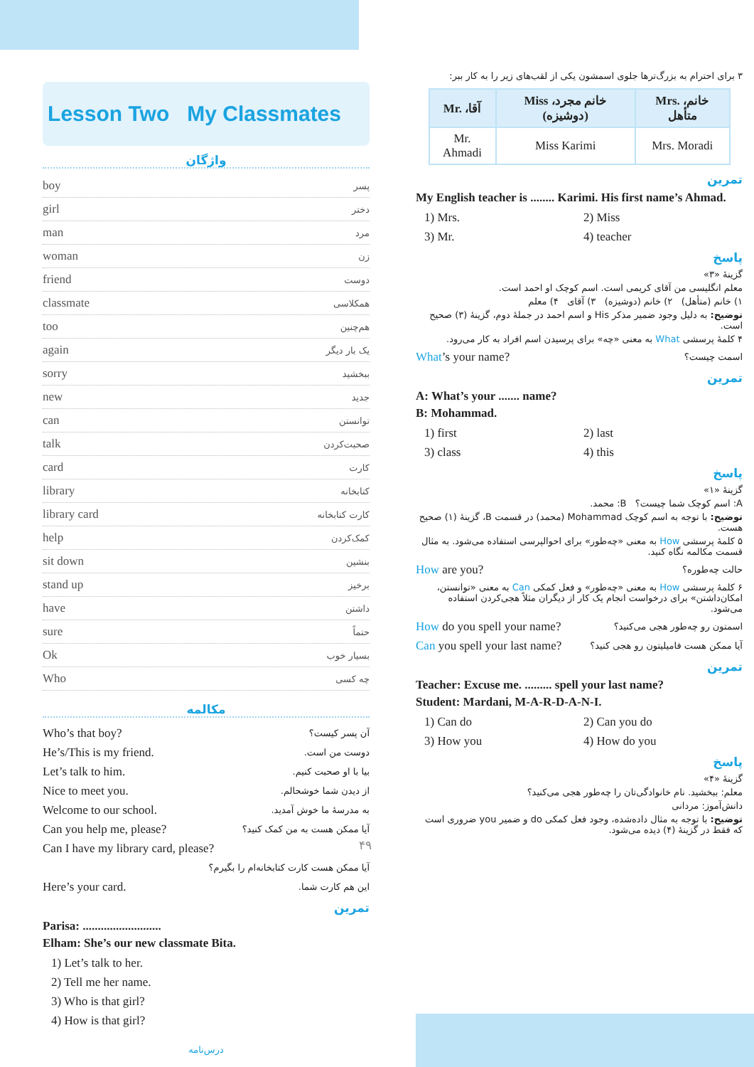Lesson Two My Classmates
واژگان
boy پسر
girl دختر
man مرد
woman زن
friend دوست
classmate همکلاسی
too هم‌چنین
again یک بار دیگر
sorry ببخشید
new جدید
can توانستن
talk صحبت‌کردن
card کارت
library کتابخانه
library card کارت کتابخانه
help کمک‌کردن
sit down بنشین
stand up برخیز
have داشتن
sure حتماً
Ok بسیار خوب
Who چه کسی
مکالمه
Who’s that boy? آن پسر کیست؟
He’s/This is my friend. دوست من است.
Let’s talk to him. بیا با او صحبت کنیم.
Nice to meet you. از دیدن شما خوشحالم.
Welcome to our school. به مدرسهٔ ما خوش آمدید.
Can you help me, please? آیا ممکن هست به من کمک کنید؟
Can I have my library card, please?
آیا ممکن هست کارت کتابخانه‌ام را بگیرم؟
Here’s your card. این هم کارت شما.
تمرین
Parisa: ..........................
Elham: She’s our new classmate Bita.
1) Let’s talk to her.
2) Tell me her name.
3) Who is that girl?
4) How is that girl?
درس‌نامه
۳ برای احترام به بزرگ‌ترها جلوی اسمشون یکی از لقب‌های زیر را به کار ببر:
| Mr. ،آقا | Miss ،خانم مجرد (دوشیزه) | Mrs. ،خانم متأهل |
| --- | --- | --- |
| Mr. Ahmadi | Miss Karimi | Mrs. Moradi |
تمرین
My English teacher is ........ Karimi. His first name’s Ahmad.
1) Mrs. 2) Miss 3) Mr. 4) teacher
پاسخ
گزینهٔ «۳»
معلم انگلیسی من آقای کریمی است. اسم کوچک او احمد است.
۱) خانم (متأهل) ۲) خانم (دوشیزه) ۳) آقای ۴) معلم
توضیح: به دلیل وجود ضمیر مذکر His و اسم احمد در جملهٔ دوم، گزینهٔ (۳) صحیح است.
۴ کلمهٔ پرسشی What به معنی «چه» برای پرسیدن اسم افراد به کار می‌رود.
What’s your name? اسمت چیست؟
تمرین
A: What’s your ....... name?
B: Mohammad.
1) first 2) last 3) class 4) this
پاسخ
گزینهٔ «۱»
A: اسم کوچک شما چیست؟ B: محمد.
توضیح: با توجه به اسم کوچک Mohammad (محمد) در قسمت B، گزینهٔ (۱) صحیح هست.
۵ کلمهٔ پرسشی How به معنی «چه‌طور» برای احوالپرسی استفاده می‌شود. به مثال قسمت مکالمه نگاه کنید.
How are you? حالت چه‌طوره؟
۶ کلمهٔ پرسشی How به معنی «چه‌طور» و فعل کمکی Can به معنی «توانستن، امکان‌داشتن» برای درخواست انجام یک کار از دیگران مثلاً هجی‌کردن استفاده می‌شود.
How do you spell your name? اسمتون رو چه‌طور هجی می‌کنید؟
Can you spell your last name? آیا ممکن هست فامیلیتون رو هجی کنید؟
تمرین
Teacher: Excuse me. ......... spell your last name?
Student: Mardani, M-A-R-D-A-N-I.
1) Can do 2) Can you do 3) How you 4) How do you
پاسخ
گزینهٔ «۴»
معلم: ببخشید. نام خانوادگی‌تان را چه‌طور هجی می‌کنید؟
دانش‌آموز: مردانی
توضیح: با توجه به مثال داده‌شده، وجود فعل کمکی do و ضمیر you ضروری است که فقط در گزینهٔ (۴) دیده می‌شود.
۴۹